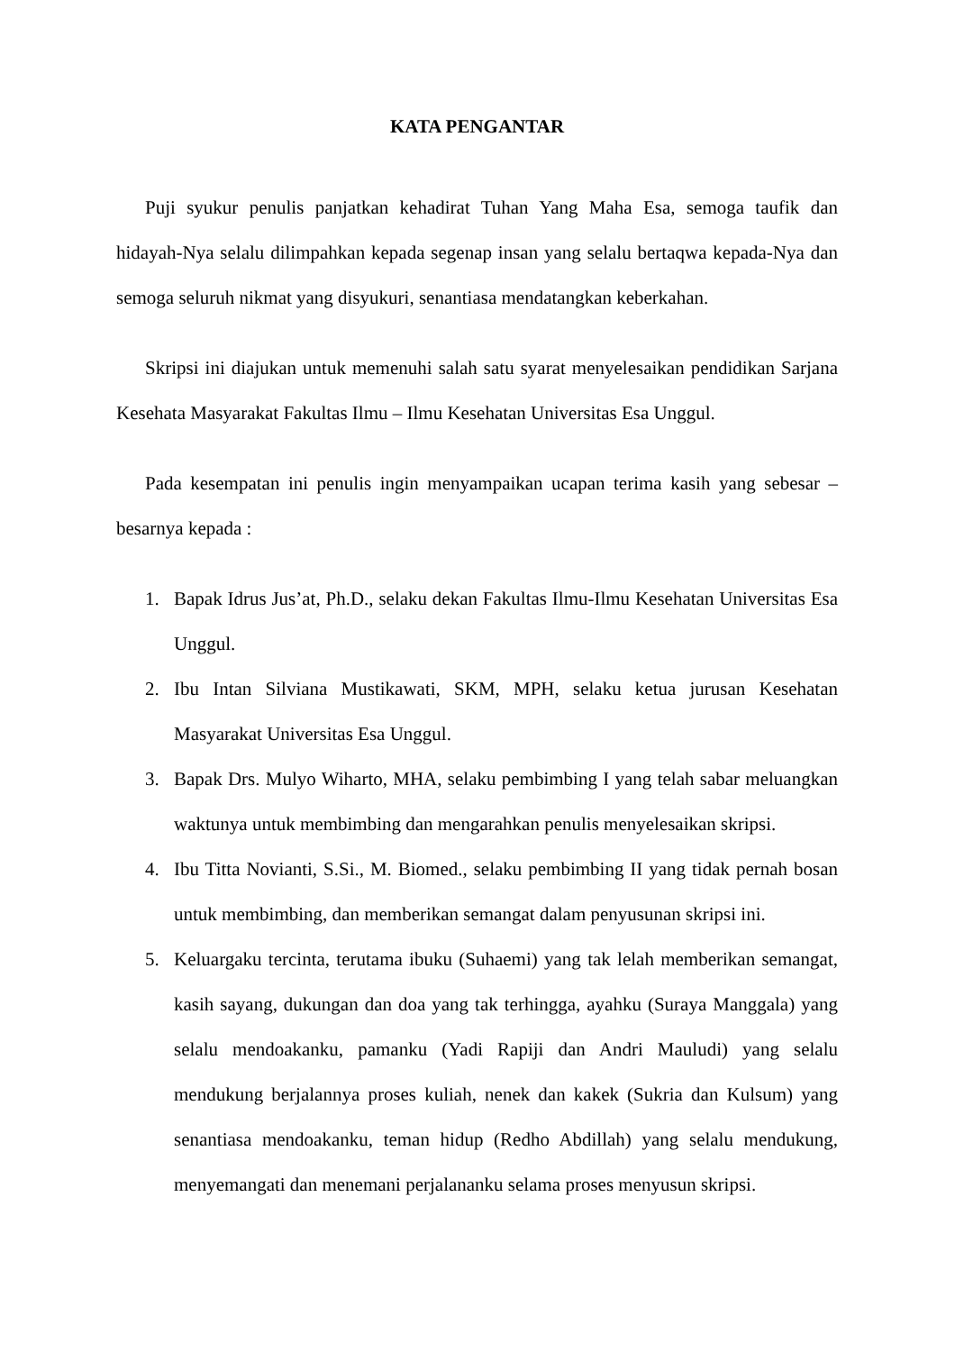KATA PENGANTAR
Puji syukur penulis panjatkan kehadirat Tuhan Yang Maha Esa, semoga taufik dan hidayah-Nya selalu dilimpahkan kepada segenap insan yang selalu bertaqwa kepada-Nya dan semoga seluruh nikmat yang disyukuri, senantiasa mendatangkan keberkahan.
Skripsi ini diajukan untuk memenuhi salah satu syarat menyelesaikan pendidikan Sarjana Kesehata Masyarakat Fakultas Ilmu – Ilmu Kesehatan Universitas Esa Unggul.
Pada kesempatan ini penulis ingin menyampaikan ucapan terima kasih yang sebesar – besarnya kepada :
1. Bapak Idrus Jus’at, Ph.D., selaku dekan Fakultas Ilmu-Ilmu Kesehatan Universitas Esa Unggul.
2. Ibu Intan Silviana Mustikawati, SKM, MPH, selaku ketua jurusan Kesehatan Masyarakat Universitas Esa Unggul.
3. Bapak Drs. Mulyo Wiharto, MHA, selaku pembimbing I yang telah sabar meluangkan waktunya untuk membimbing dan mengarahkan penulis menyelesaikan skripsi.
4. Ibu Titta Novianti, S.Si., M. Biomed., selaku pembimbing II yang tidak pernah bosan untuk membimbing, dan memberikan semangat dalam penyusunan skripsi ini.
5. Keluargaku tercinta, terutama ibuku (Suhaemi) yang tak lelah memberikan semangat, kasih sayang, dukungan dan doa yang tak terhingga, ayahku (Suraya Manggala) yang selalu mendoakanku, pamanku (Yadi Rapiji dan Andri Mauludi) yang selalu mendukung berjalannya proses kuliah, nenek dan kakek (Sukria dan Kulsum) yang senantiasa mendoakanku, teman hidup (Redho Abdillah) yang selalu mendukung, menyemangati dan menemani perjalananku selama proses menyusun skripsi.